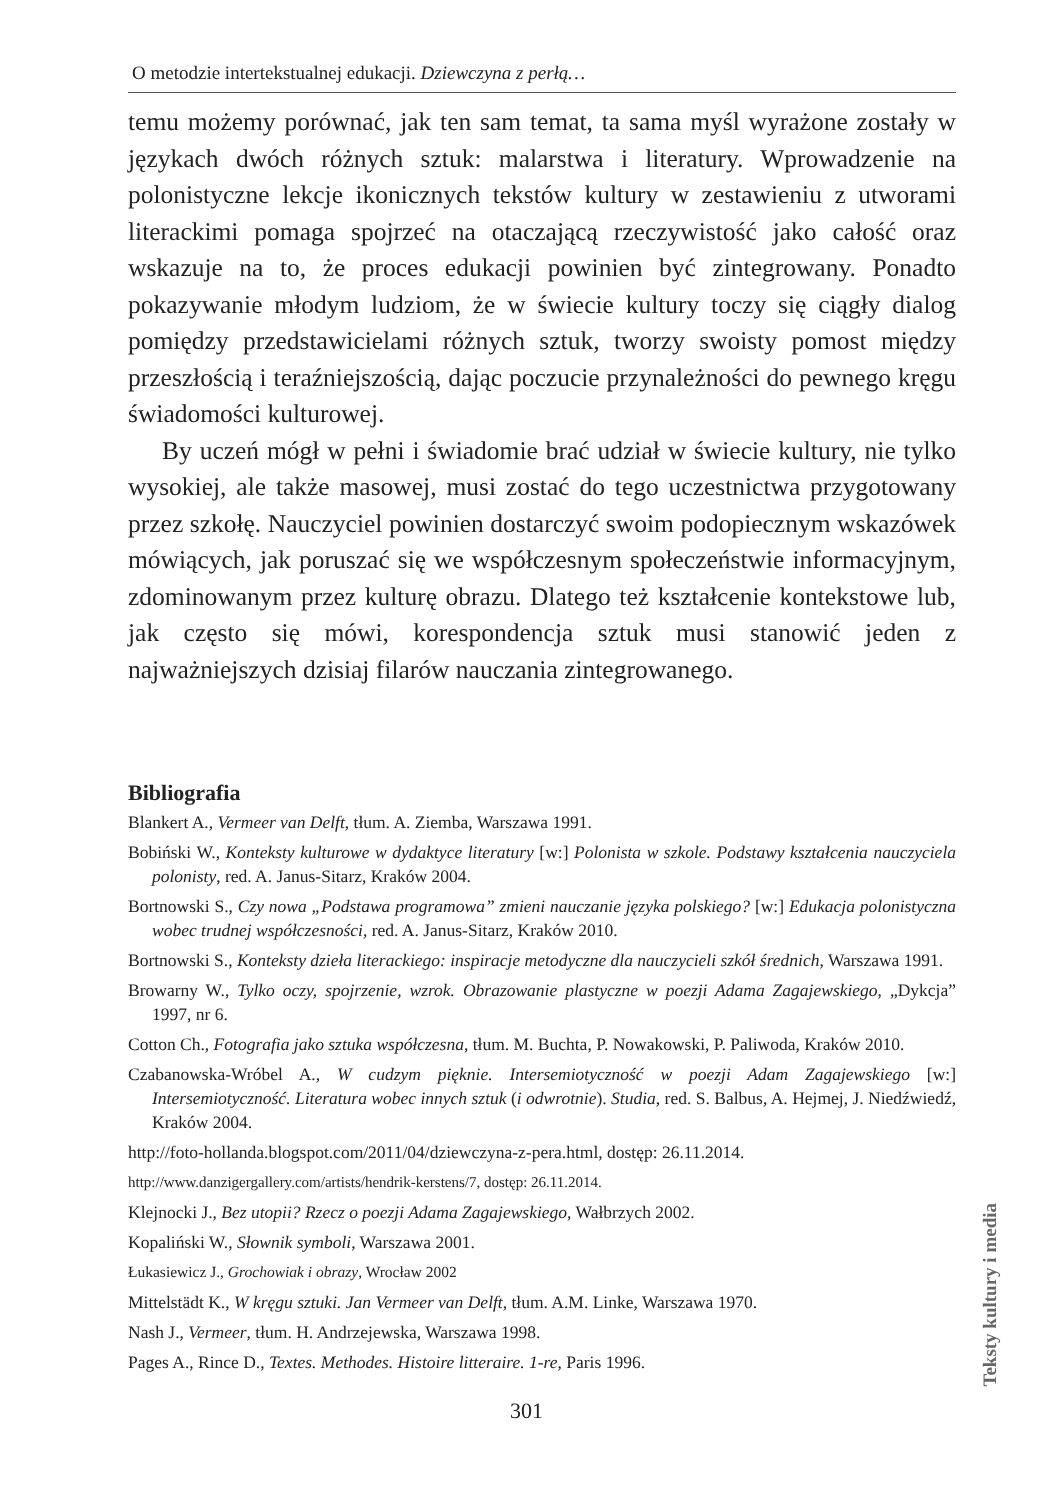O metodzie intertekstualnej edukacji. Dziewczyna z perłą…
temu możemy porównać, jak ten sam temat, ta sama myśl wyrażone zostały w językach dwóch różnych sztuk: malarstwa i literatury. Wprowadzenie na polonistyczne lekcje ikonicznych tekstów kultury w zestawieniu z utworami literackimi pomaga spojrzeć na otaczającą rzeczywistość jako całość oraz wskazuje na to, że proces edukacji powinien być zintegrowany. Ponadto pokazywanie młodym ludziom, że w świecie kultury toczy się ciągły dialog pomiędzy przedstawicielami różnych sztuk, tworzy swoisty pomost między przeszłością i teraźniejszością, dając poczucie przynależności do pewnego kręgu świadomości kulturowej.
By uczeń mógł w pełni i świadomie brać udział w świecie kultury, nie tylko wysokiej, ale także masowej, musi zostać do tego uczestnictwa przygotowany przez szkołę. Nauczyciel powinien dostarczyć swoim podopiecznym wskazówek mówiących, jak poruszać się we współczesnym społeczeństwie informacyjnym, zdominowanym przez kulturę obrazu. Dlatego też kształcenie kontekstowe lub, jak często się mówi, korespondencja sztuk musi stanowić jeden z najważniejszych dzisiaj filarów nauczania zintegrowanego.
Bibliografia
Blankert A., Vermeer van Delft, tłum. A. Ziemba, Warszawa 1991.
Bobiński W., Konteksty kulturowe w dydaktyce literatury [w:] Polonista w szkole. Podstawy kształcenia nauczyciela polonisty, red. A. Janus-Sitarz, Kraków 2004.
Bortnowski S., Czy nowa „Podstawa programowa” zmieni nauczanie języka polskiego? [w:] Edukacja polonistyczna wobec trudnej współczesności, red. A. Janus-Sitarz, Kraków 2010.
Bortnowski S., Konteksty dzieła literackiego: inspiracje metodyczne dla nauczycieli szkół średnich, Warszawa 1991.
Browarny W., Tylko oczy, spojrzenie, wzrok. Obrazowanie plastyczne w poezji Adama Zagajewskiego, „Dykcja” 1997, nr 6.
Cotton Ch., Fotografia jako sztuka współczesna, tłum. M. Buchta, P. Nowakowski, P. Paliwoda, Kraków 2010.
Czabanowska-Wróbel A., W cudzym pięknie. Intersemiotyczność w poezji Adam Zagajewskiego [w:] Intersemiotyczność. Literatura wobec innych sztuk (i odwrotnie). Studia, red. S. Balbus, A. Hejmej, J. Niedźwiedź, Kraków 2004.
http://foto-hollanda.blogspot.com/2011/04/dziewczyna-z-pera.html, dostęp: 26.11.2014.
http://www.danzigergallery.com/artists/hendrik-kerstens/7, dostęp: 26.11.2014.
Klejnocki J., Bez utopii? Rzecz o poezji Adama Zagajewskiego, Wałbrzych 2002.
Kopaliński W., Słownik symboli, Warszawa 2001.
Łukasiewicz J., Grochowiak i obrazy, Wrocław 2002
Mittelstädt K., W kręgu sztuki. Jan Vermeer van Delft, tłum. A.M. Linke, Warszawa 1970.
Nash J., Vermeer, tłum. H. Andrzejewska, Warszawa 1998.
Pages A., Rince D., Textes. Methodes. Histoire litteraire. 1-re, Paris 1996.
Teksty kultury i media
301